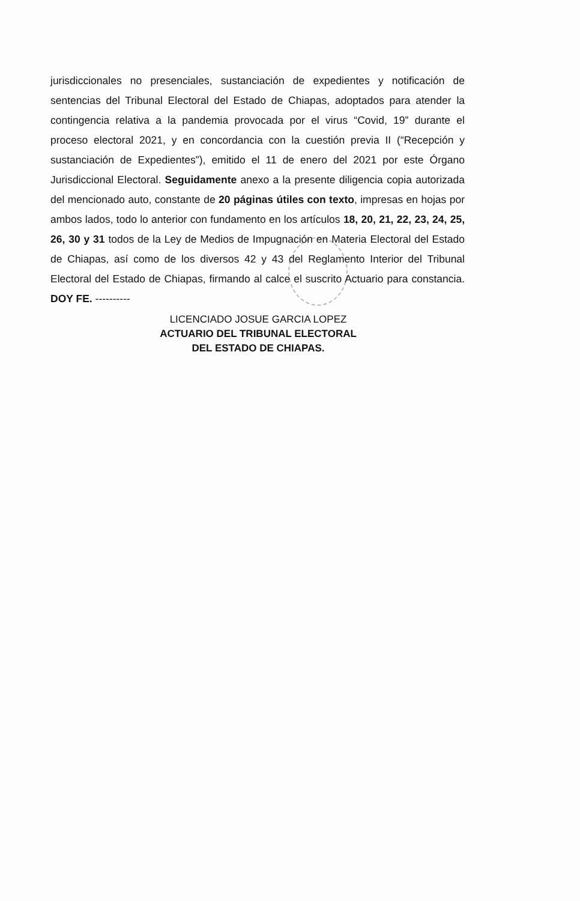jurisdiccionales no presenciales, sustanciación de expedientes y notificación de sentencias del Tribunal Electoral del Estado de Chiapas, adoptados para atender la contingencia relativa a la pandemia provocada por el virus “Covid, 19” durante el proceso electoral 2021, y en concordancia con la cuestión previa II (“Recepción y sustanciación de Expedientes”), emitido el 11 de enero del 2021 por este Órgano Jurisdiccional Electoral. Seguidamente anexo a la presente diligencia copia autorizada del mencionado auto, constante de 20 páginas útiles con texto, impresas en hojas por ambos lados, todo lo anterior con fundamento en los artículos 18, 20, 21, 22, 23, 24, 25, 26, 30 y 31 todos de la Ley de Medios de Impugnación en Materia Electoral del Estado de Chiapas, así como de los diversos 42 y 43 del Reglamento Interior del Tribunal Electoral del Estado de Chiapas, firmando al calce el suscrito Actuario para constancia. DOY FE. ----------
LICENCIADO JOSUE GARCIA LOPEZ
ACTUARIO DEL TRIBUNAL ELECTORAL
DEL ESTADO DE CHIAPAS.